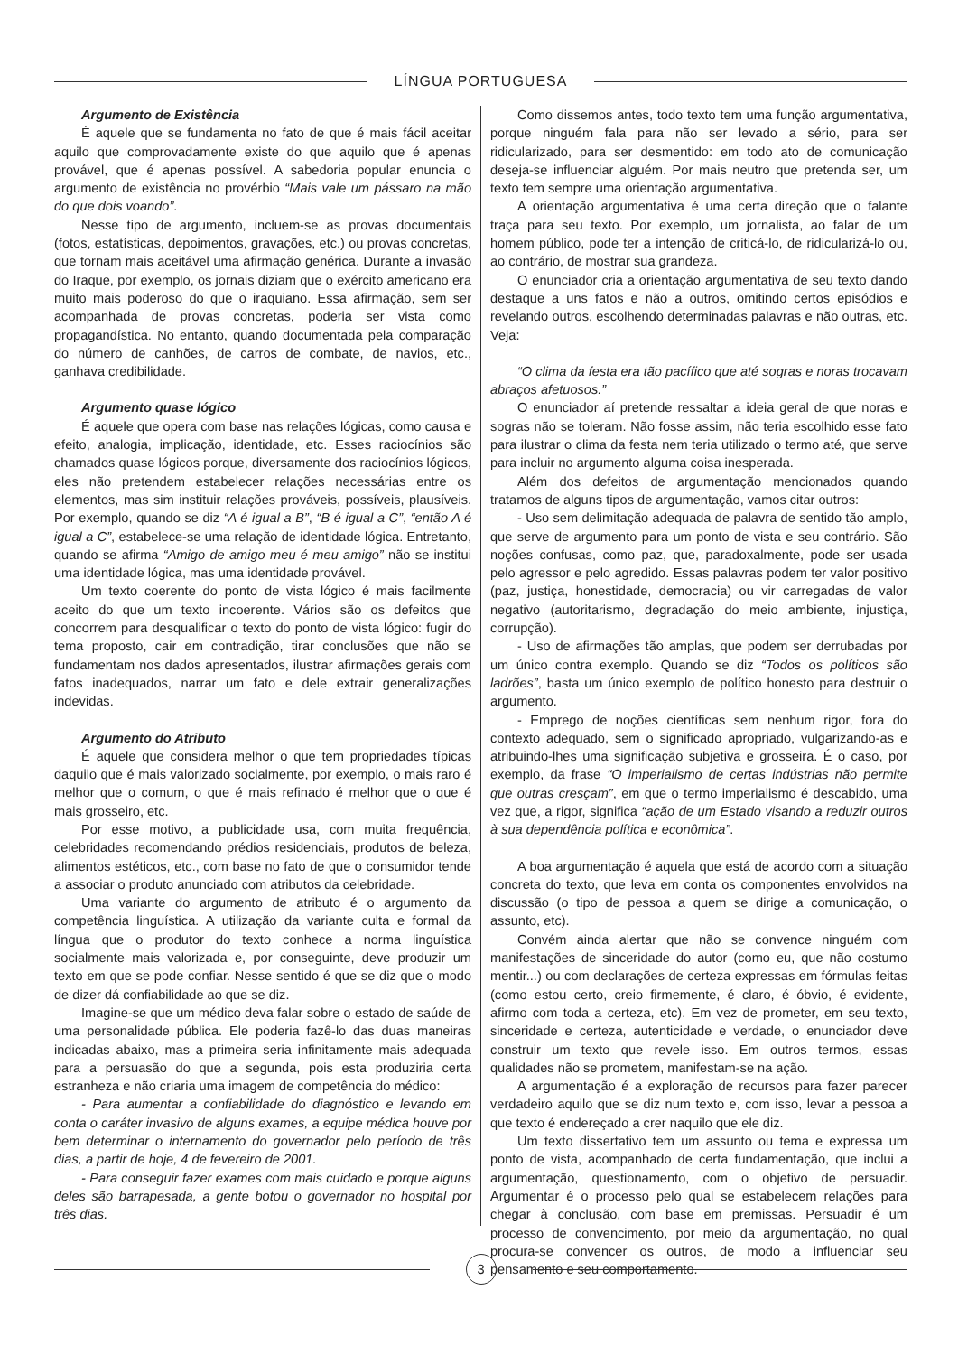LÍNGUA PORTUGUESA
Argumento de Existência
É aquele que se fundamenta no fato de que é mais fácil aceitar aquilo que comprovadamente existe do que aquilo que é apenas provável, que é apenas possível. A sabedoria popular enuncia o argumento de existência no provérbio “Mais vale um pássaro na mão do que dois voando”.
Nesse tipo de argumento, incluem-se as provas documentais (fotos, estatísticas, depoimentos, gravações, etc.) ou provas concretas, que tornam mais aceitável uma afirmação genérica. Durante a invasão do Iraque, por exemplo, os jornais diziam que o exército americano era muito mais poderoso do que o iraquiano. Essa afirmação, sem ser acompanhada de provas concretas, poderia ser vista como propagandística. No entanto, quando documentada pela comparação do número de canhões, de carros de combate, de navios, etc., ganhava credibilidade.
Argumento quase lógico
É aquele que opera com base nas relações lógicas, como causa e efeito, analogia, implicação, identidade, etc. Esses raciocínios são chamados quase lógicos porque, diversamente dos raciocínios lógicos, eles não pretendem estabelecer relações necessárias entre os elementos, mas sim instituir relações prováveis, possíveis, plausíveis. Por exemplo, quando se diz “A é igual a B”, “B é igual a C”, “então A é igual a C”, estabelece-se uma relação de identidade lógica. Entretanto, quando se afirma “Amigo de amigo meu é meu amigo” não se institui uma identidade lógica, mas uma identidade provável.
Um texto coerente do ponto de vista lógico é mais facilmente aceito do que um texto incoerente. Vários são os defeitos que concorrem para desqualificar o texto do ponto de vista lógico: fugir do tema proposto, cair em contradição, tirar conclusões que não se fundamentam nos dados apresentados, ilustrar afirmações gerais com fatos inadequados, narrar um fato e dele extrair generalizações indevidas.
Argumento do Atributo
É aquele que considera melhor o que tem propriedades típicas daquilo que é mais valorizado socialmente, por exemplo, o mais raro é melhor que o comum, o que é mais refinado é melhor que o que é mais grosseiro, etc.
Por esse motivo, a publicidade usa, com muita frequência, celebridades recomendando prédios residenciais, produtos de beleza, alimentos estéticos, etc., com base no fato de que o consumidor tende a associar o produto anunciado com atributos da celebridade.
Uma variante do argumento de atributo é o argumento da competência linguística. A utilização da variante culta e formal da língua que o produtor do texto conhece a norma linguística socialmente mais valorizada e, por conseguinte, deve produzir um texto em que se pode confiar. Nesse sentido é que se diz que o modo de dizer dá confiabilidade ao que se diz.
Imagine-se que um médico deva falar sobre o estado de saúde de uma personalidade pública. Ele poderia fazê-lo das duas maneiras indicadas abaixo, mas a primeira seria infinitamente mais adequada para a persuasão do que a segunda, pois esta produziria certa estranheza e não criaria uma imagem de competência do médico:
- Para aumentar a confiabilidade do diagnóstico e levando em conta o caráter invasivo de alguns exames, a equipe médica houve por bem determinar o internamento do governador pelo período de três dias, a partir de hoje, 4 de fevereiro de 2001.
- Para conseguir fazer exames com mais cuidado e porque alguns deles são barrapesada, a gente botou o governador no hospital por três dias.
Como dissemos antes, todo texto tem uma função argumentativa, porque ninguém fala para não ser levado a sério, para ser ridicularizado, para ser desmentido: em todo ato de comunicação deseja-se influenciar alguém. Por mais neutro que pretenda ser, um texto tem sempre uma orientação argumentativa.
A orientação argumentativa é uma certa direção que o falante traça para seu texto. Por exemplo, um jornalista, ao falar de um homem público, pode ter a intenção de criticá-lo, de ridicularizá-lo ou, ao contrário, de mostrar sua grandeza.
O enunciador cria a orientação argumentativa de seu texto dando destaque a uns fatos e não a outros, omitindo certos episódios e revelando outros, escolhendo determinadas palavras e não outras, etc. Veja:
“O clima da festa era tão pacífico que até sogras e noras trocavam abraços afetuosos.”
O enunciador aí pretende ressaltar a ideia geral de que noras e sogras não se toleram. Não fosse assim, não teria escolhido esse fato para ilustrar o clima da festa nem teria utilizado o termo até, que serve para incluir no argumento alguma coisa inesperada.
Além dos defeitos de argumentação mencionados quando tratamos de alguns tipos de argumentação, vamos citar outros:
- Uso sem delimitação adequada de palavra de sentido tão amplo, que serve de argumento para um ponto de vista e seu contrário. São noções confusas, como paz, que, paradoxalmente, pode ser usada pelo agressor e pelo agredido. Essas palavras podem ter valor positivo (paz, justiça, honestidade, democracia) ou vir carregadas de valor negativo (autoritarismo, degradação do meio ambiente, injustiça, corrupção).
- Uso de afirmações tão amplas, que podem ser derrubadas por um único contra exemplo. Quando se diz “Todos os políticos são ladrões”, basta um único exemplo de político honesto para destruir o argumento.
- Emprego de noções científicas sem nenhum rigor, fora do contexto adequado, sem o significado apropriado, vulgarizando-as e atribuindo-lhes uma significação subjetiva e grosseira. É o caso, por exemplo, da frase “O imperialismo de certas indústrias não permite que outras cresçam”, em que o termo imperialismo é descabido, uma vez que, a rigor, significa “ação de um Estado visando a reduzir outros à sua dependência política e econômica”.
A boa argumentação é aquela que está de acordo com a situação concreta do texto, que leva em conta os componentes envolvidos na discussão (o tipo de pessoa a quem se dirige a comunicação, o assunto, etc).
Convém ainda alertar que não se convence ninguém com manifestações de sinceridade do autor (como eu, que não costumo mentir...) ou com declarações de certeza expressas em fórmulas feitas (como estou certo, creio firmemente, é claro, é óbvio, é evidente, afirmo com toda a certeza, etc). Em vez de prometer, em seu texto, sinceridade e certeza, autenticidade e verdade, o enunciador deve construir um texto que revele isso. Em outros termos, essas qualidades não se prometem, manifestam-se na ação.
A argumentação é a exploração de recursos para fazer parecer verdadeiro aquilo que se diz num texto e, com isso, levar a pessoa a que texto é endereçado a crer naquilo que ele diz.
Um texto dissertativo tem um assunto ou tema e expressa um ponto de vista, acompanhado de certa fundamentação, que inclui a argumentação, questionamento, com o objetivo de persuadir. Argumentar é o processo pelo qual se estabelecem relações para chegar à conclusão, com base em premissas. Persuadir é um processo de convencimento, por meio da argumentação, no qual procura-se convencer os outros, de modo a influenciar seu pensamento e seu comportamento.
3